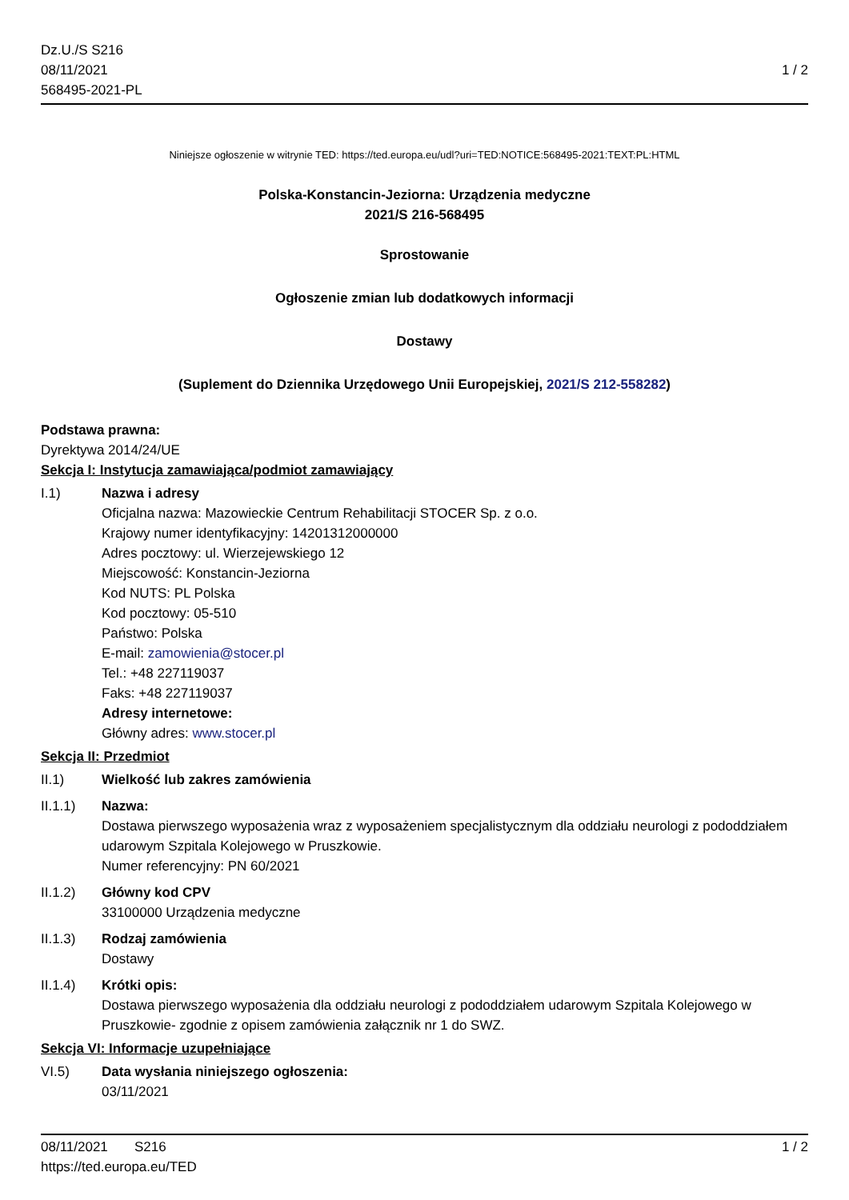Dz.U./S S216
08/11/2021
568495-2021-PL
1 / 2
Niniejsze ogłoszenie w witrynie TED: https://ted.europa.eu/udl?uri=TED:NOTICE:568495-2021:TEXT:PL:HTML
Polska-Konstancin-Jeziorna: Urządzenia medyczne
2021/S 216-568495
Sprostowanie
Ogłoszenie zmian lub dodatkowych informacji
Dostawy
(Suplement do Dziennika Urzędowego Unii Europejskiej, 2021/S 212-558282)
Podstawa prawna:
Dyrektywa 2014/24/UE
Sekcja I: Instytucja zamawiająca/podmiot zamawiający
I.1) Nazwa i adresy
Oficjalna nazwa: Mazowieckie Centrum Rehabilitacji STOCER Sp. z o.o.
Krajowy numer identyfikacyjny: 14201312000000
Adres pocztowy: ul. Wierzejewskiego 12
Miejscowość: Konstancin-Jeziorna
Kod NUTS: PL Polska
Kod pocztowy: 05-510
Państwo: Polska
E-mail: zamowienia@stocer.pl
Tel.: +48 227119037
Faks: +48 227119037
Adresy internetowe:
Główny adres: www.stocer.pl
Sekcja II: Przedmiot
II.1) Wielkość lub zakres zamówienia
II.1.1) Nazwa:
Dostawa pierwszego wyposażenia wraz z wyposażeniem specjalistycznym dla oddziału neurologi z pododdziałem udarowym Szpitala Kolejowego w Pruszkowie.
Numer referencyjny: PN 60/2021
II.1.2) Główny kod CPV
33100000 Urządzenia medyczne
II.1.3) Rodzaj zamówienia
Dostawy
II.1.4) Krótki opis:
Dostawa pierwszego wyposażenia dla oddziału neurologi z pododdziałem udarowym Szpitala Kolejowego w Pruszkowie- zgodnie z opisem zamówienia załącznik nr 1 do SWZ.
Sekcja VI: Informacje uzupełniające
VI.5) Data wysłania niniejszego ogłoszenia:
03/11/2021
08/11/2021 S216 1 / 2
https://ted.europa.eu/TED